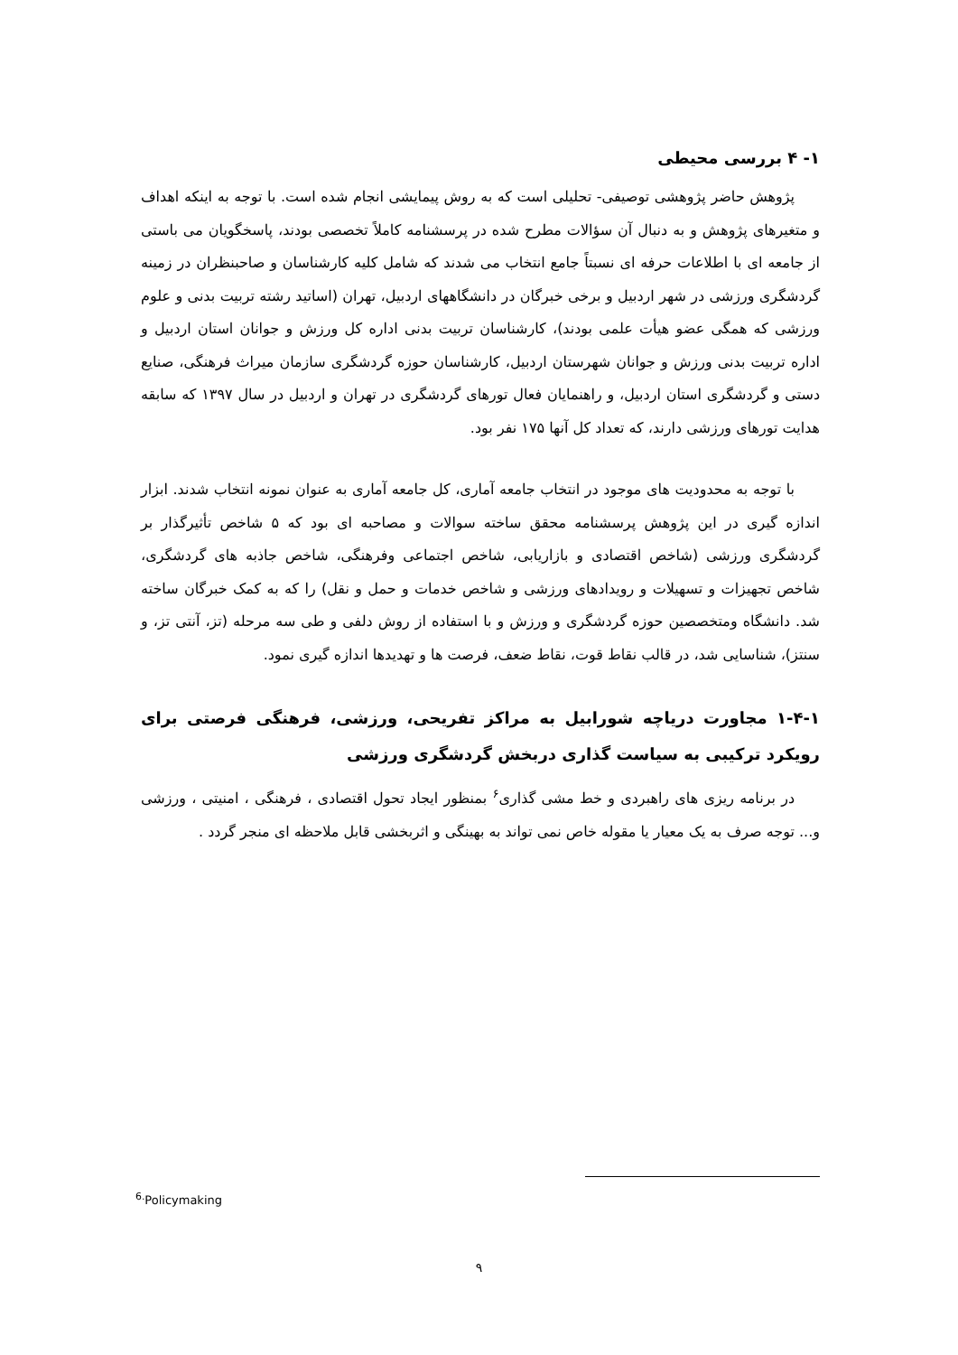۱- ۴ بررسی محیطی
پژوهش حاضر پژوهشی توصیفی- تحلیلی است که به روش پیمایشی انجام شده است. با توجه به اینکه اهداف و متغیرهای پژوهش و به دنبال آن سؤالات مطرح شده در پرسشنامه کاملاً تخصصی بودند، پاسخگویان می باستی از جامعه ای با اطلاعات حرفه ای نسبتاً جامع انتخاب می شدند که شامل کلیه کارشناسان و صاحبنظران در زمینه گردشگری ورزشی در شهر اردبیل و برخی خبرگان در دانشگاههای اردبیل، تهران (اساتید رشته تربیت بدنی و علوم ورزشی که همگی عضو هیأت علمی بودند)، کارشناسان تربیت بدنی اداره کل ورزش و جوانان استان اردبیل و اداره تربیت بدنی ورزش و جوانان شهرستان اردبیل، کارشناسان حوزه گردشگری سازمان میراث فرهنگی، صنایع دستی و گردشگری استان اردبیل، و راهنمایان فعال تورهای گردشگری در تهران و اردبیل در سال ۱۳۹۷ که سابقه هدایت تورهای ورزشی دارند، که تعداد کل آنها ۱۷۵ نفر بود.
با توجه به محدودیت های موجود در انتخاب جامعه آماری، کل جامعه آماری به عنوان نمونه انتخاب شدند. ابزار اندازه گیری در این پژوهش پرسشنامه محقق ساخته سوالات و مصاحبه ای بود که ۵ شاخص تأثیرگذار بر گردشگری ورزشی (شاخص اقتصادی و بازاریابی، شاخص اجتماعی وفرهنگی، شاخص جاذبه های گردشگری، شاخص تجهیزات و تسهیلات و رویدادهای ورزشی و شاخص خدمات و حمل و نقل) را که به کمک خبرگان ساخته شد. دانشگاه ومتخصصین حوزه گردشگری و ورزش و با استفاده از روش دلفی و طی سه مرحله (تز، آنتی تز، و سنتز)، شناسایی شد، در قالب نقاط قوت، نقاط ضعف، فرصت ها و تهدیدها اندازه گیری نمود.
۱-۴-۱ مجاورت دریاچه شورابیل به مراکز تفریحی، ورزشی، فرهنگی فرصتی برای رویکرد ترکیبی به سیاست گذاری دربخش گردشگری ورزشی
در برنامه ریزی های راهبردی و خط مشی گذاری<sup>۶</sup> بمنظور ایجاد تحول اقتصادی ، فرهنگی ، امنیتی ، ورزشی و... توجه صرف به یک معیار یا مقوله خاص نمی تواند به بهینگی و اثربخشی قابل ملاحظه ای منجر گردد .
<sup>6.</sup> Policymaking
۹